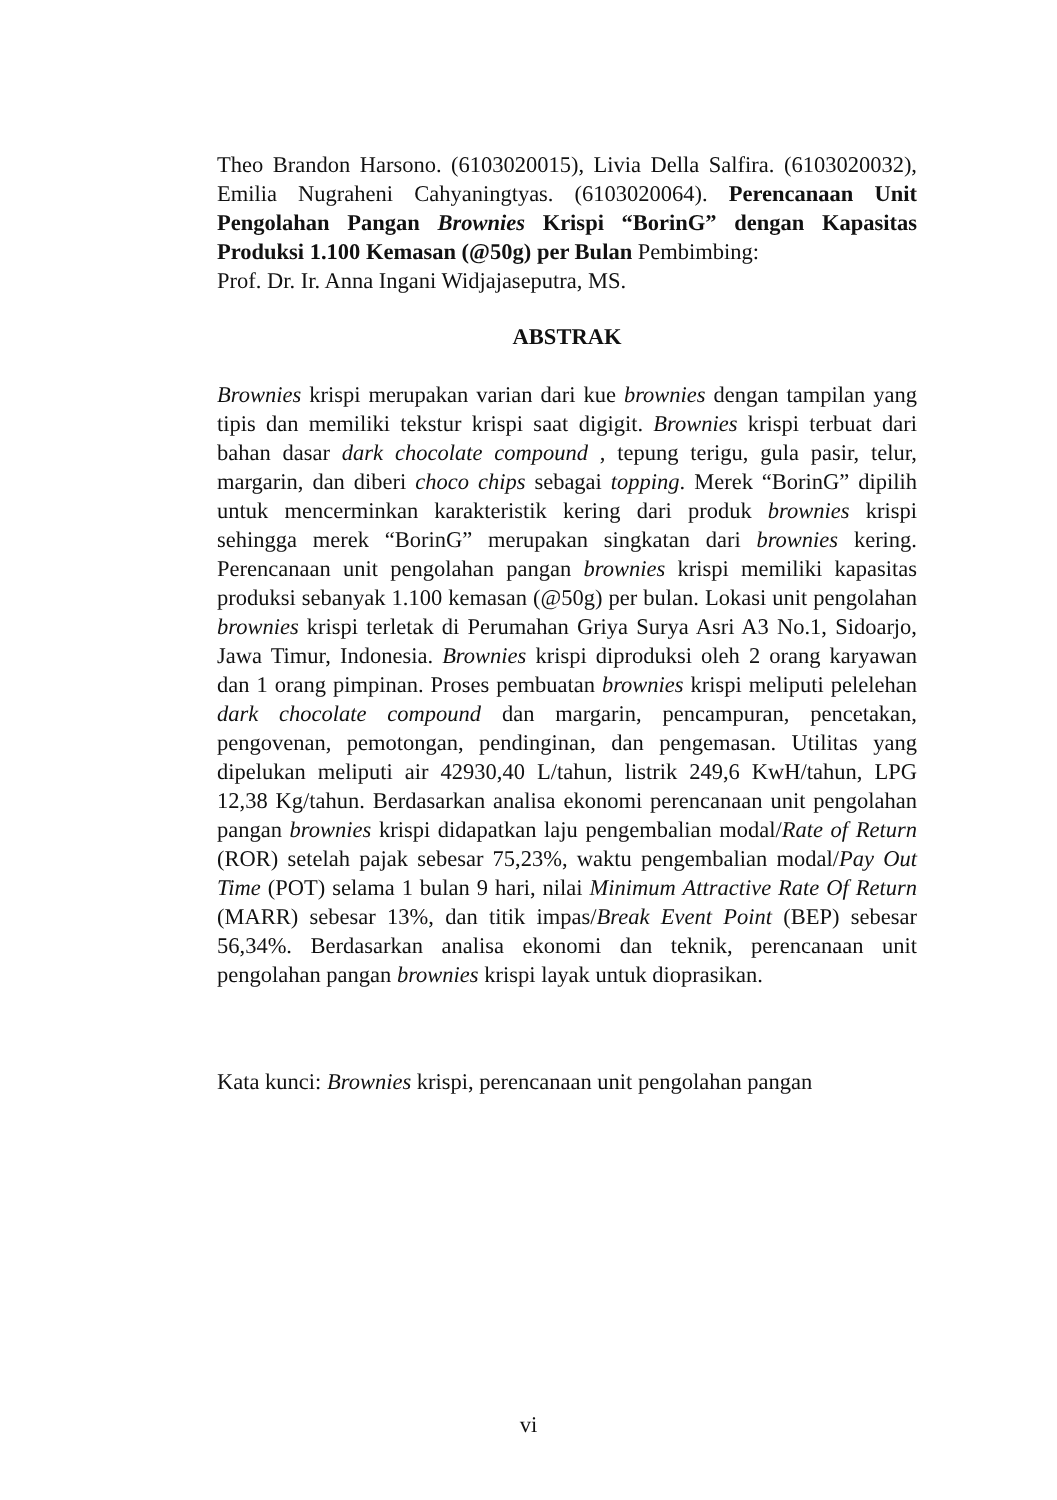Theo Brandon Harsono. (6103020015), Livia Della Salfira. (6103020032), Emilia Nugraheni Cahyaningtyas. (6103020064). Perencanaan Unit Pengolahan Pangan Brownies Krispi “BorinG” dengan Kapasitas Produksi 1.100 Kemasan (@50g) per Bulan Pembimbing:
Prof. Dr. Ir. Anna Ingani Widjajaseputra, MS.
ABSTRAK
Brownies krispi merupakan varian dari kue brownies dengan tampilan yang tipis dan memiliki tekstur krispi saat digigit. Brownies krispi terbuat dari bahan dasar dark chocolate compound , tepung terigu, gula pasir, telur, margarin, dan diberi choco chips sebagai topping. Merek “BorinG” dipilih untuk mencerminkan karakteristik kering dari produk brownies krispi sehingga merek “BorinG” merupakan singkatan dari brownies kering. Perencanaan unit pengolahan pangan brownies krispi memiliki kapasitas produksi sebanyak 1.100 kemasan (@50g) per bulan. Lokasi unit pengolahan brownies krispi terletak di Perumahan Griya Surya Asri A3 No.1, Sidoarjo, Jawa Timur, Indonesia. Brownies krispi diproduksi oleh 2 orang karyawan dan 1 orang pimpinan. Proses pembuatan brownies krispi meliputi pelelehan dark chocolate compound dan margarin, pencampuran, pencetakan, pengovenan, pemotongan, pendinginan, dan pengemasan. Utilitas yang dipelukan meliputi air 42930,40 L/tahun, listrik 249,6 KwH/tahun, LPG 12,38 Kg/tahun. Berdasarkan analisa ekonomi perencanaan unit pengolahan pangan brownies krispi didapatkan laju pengembalian modal/Rate of Return (ROR) setelah pajak sebesar 75,23%, waktu pengembalian modal/Pay Out Time (POT) selama 1 bulan 9 hari, nilai Minimum Attractive Rate Of Return (MARR) sebesar 13%, dan titik impas/Break Event Point (BEP) sebesar 56,34%. Berdasarkan analisa ekonomi dan teknik, perencanaan unit pengolahan pangan brownies krispi layak untuk dioprasikan.
Kata kunci: Brownies krispi, perencanaan unit pengolahan pangan
vi